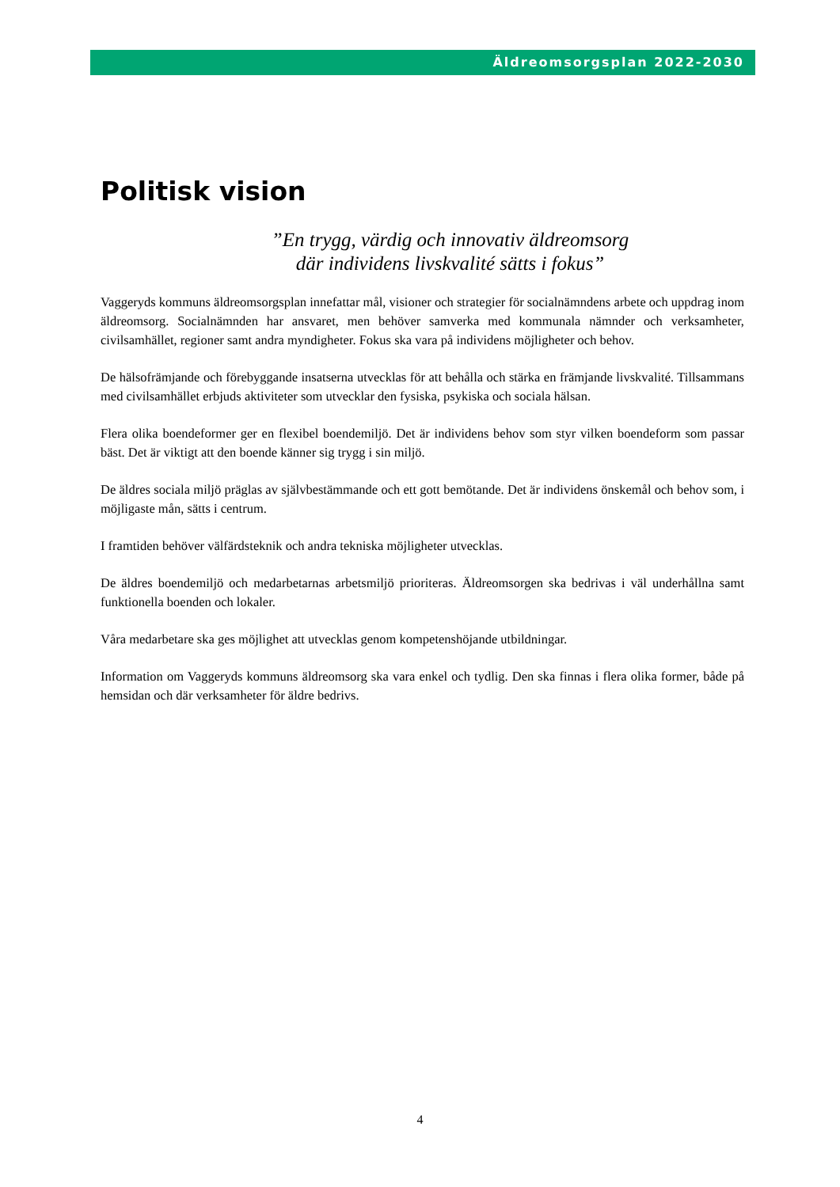Äldreomsorgsplan 2022-2030
Politisk vision
”En trygg, värdig och innovativ äldreomsorg
där individens livskvalité sätts i fokus”
Vaggeryds kommuns äldreomsorgsplan innefattar mål, visioner och strategier för socialnämndens arbete och uppdrag inom äldreomsorg. Socialnämnden har ansvaret, men behöver samverka med kommunala nämnder och verksamheter, civilsamhället, regioner samt andra myndigheter. Fokus ska vara på individens möjligheter och behov.
De hälsofrämjande och förebyggande insatserna utvecklas för att behålla och stärka en främjande livskvalité. Tillsammans med civilsamhället erbjuds aktiviteter som utvecklar den fysiska, psykiska och sociala hälsan.
Flera olika boendeformer ger en flexibel boendemiljö. Det är individens behov som styr vilken boendeform som passar bäst. Det är viktigt att den boende känner sig trygg i sin miljö.
De äldres sociala miljö präglas av självbestämmande och ett gott bemötande. Det är individens önskemål och behov som, i möjligaste mån, sätts i centrum.
I framtiden behöver välfärdsteknik och andra tekniska möjligheter utvecklas.
De äldres boendemiljö och medarbetarnas arbetsmiljö prioriteras. Äldreomsorgen ska bedrivas i väl underhållna samt funktionella boenden och lokaler.
Våra medarbetare ska ges möjlighet att utvecklas genom kompetenshöjande utbildningar.
Information om Vaggeryds kommuns äldreomsorg ska vara enkel och tydlig. Den ska finnas i flera olika former, både på hemsidan och där verksamheter för äldre bedrivs.
4